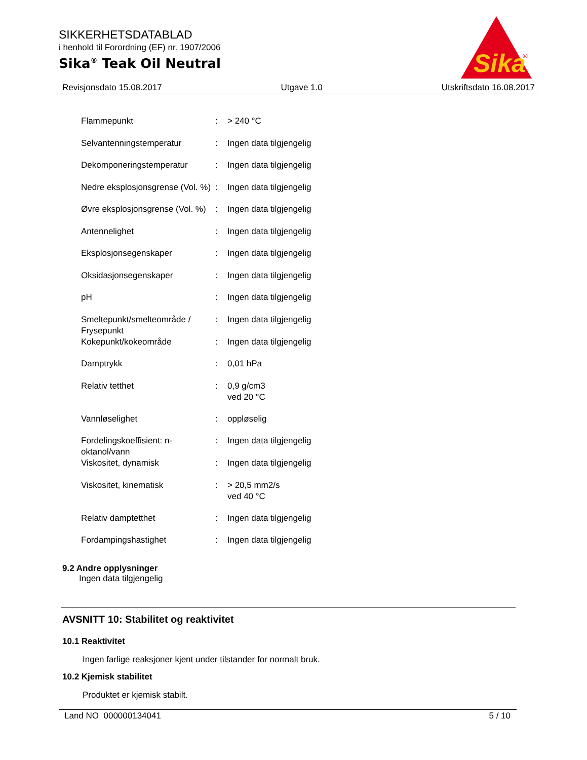SIKKERHETSDATABLAD
i henhold til Forordning (EF) nr. 1907/2006
Sika<sup>®</sup> Teak Oil Neutral
Sika
®
Revisjonsdato 15.08.2017 Utgave 1.0 Utskriftsdato 16.08.2017
| Flammepunkt | : | > 240 °C |
| Selvantenningstemperatur | : | Ingen data tilgjengelig |
| Dekomponeringstemperatur | : | Ingen data tilgjengelig |
| Nedre eksplosjonsgrense (Vol. %) | : | Ingen data tilgjengelig |
| Øvre eksplosjonsgrense (Vol. %) | : | Ingen data tilgjengelig |
| Antennelighet | : | Ingen data tilgjengelig |
| Eksplosjonsegenskaper | : | Ingen data tilgjengelig |
| Oksidasjonsegenskaper | : | Ingen data tilgjengelig |
| pH | : | Ingen data tilgjengelig |
| Smeltepunkt/smelteområde / Frysepunkt | : | Ingen data tilgjengelig |
| Kokepunkt/kokeområde | : | Ingen data tilgjengelig |
| Damptrykk | : | 0,01 hPa |
| Relativ tetthet | : | 0,9 g/cm3 ved 20 °C |
| Vannløselighet | : | oppløselig |
| Fordelingskoeffisient: n-oktanol/vann | : | Ingen data tilgjengelig |
| Viskositet, dynamisk | : | Ingen data tilgjengelig |
| Viskositet, kinematisk | : | > 20,5 mm2/s ved 40 °C |
| Relativ damptetthet | : | Ingen data tilgjengelig |
| Fordampingshastighet | : | Ingen data tilgjengelig |
9.2 Andre opplysninger
Ingen data tilgjengelig
AVSNITT 10: Stabilitet og reaktivitet
10.1 Reaktivitet
Ingen farlige reaksjoner kjent under tilstander for normalt bruk.
10.2 Kjemisk stabilitet
Produktet er kjemisk stabilt.
Land NO 000000134041 5 / 10